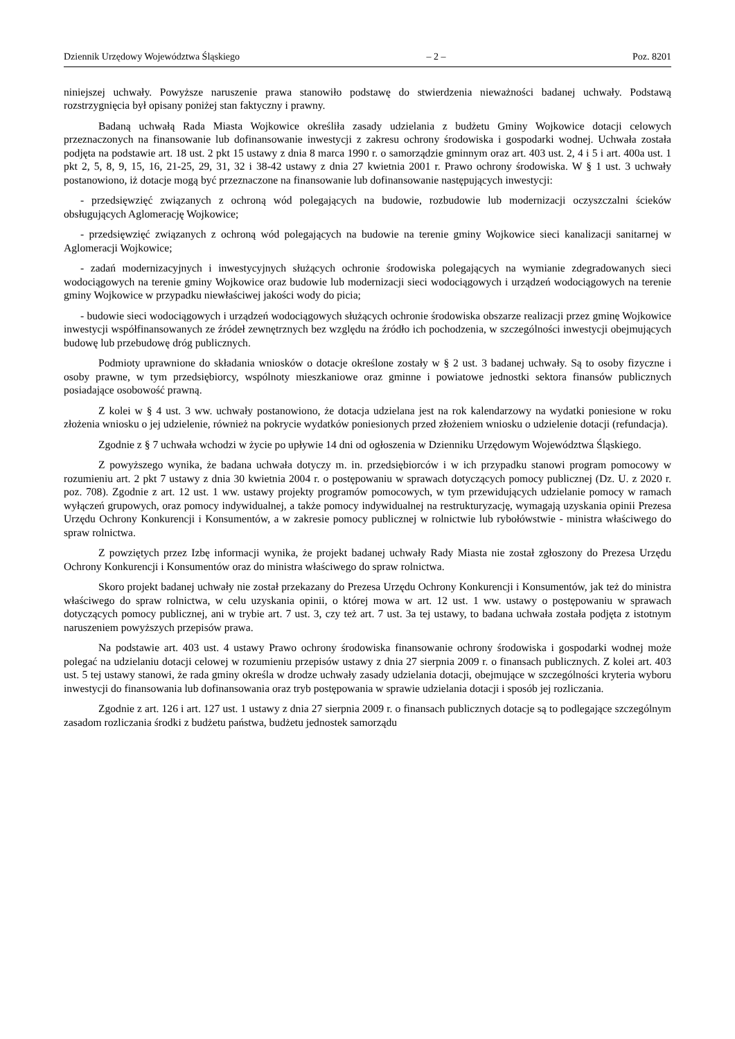Dziennik Urzędowy Województwa Śląskiego – 2 – Poz. 8201
niniejszej uchwały. Powyższe naruszenie prawa stanowiło podstawę do stwierdzenia nieważności badanej uchwały. Podstawą rozstrzygnięcia był opisany poniżej stan faktyczny i prawny.
Badaną uchwałą Rada Miasta Wojkowice określiła zasady udzielania z budżetu Gminy Wojkowice dotacji celowych przeznaczonych na finansowanie lub dofinansowanie inwestycji z zakresu ochrony środowiska i gospodarki wodnej. Uchwała została podjęta na podstawie art. 18 ust. 2 pkt 15 ustawy z dnia 8 marca 1990 r. o samorządzie gminnym oraz art. 403 ust. 2, 4 i 5 i art. 400a ust. 1 pkt 2, 5, 8, 9, 15, 16, 21-25, 29, 31, 32 i 38-42 ustawy z dnia 27 kwietnia 2001 r. Prawo ochrony środowiska. W § 1 ust. 3 uchwały postanowiono, iż dotacje mogą być przeznaczone na finansowanie lub dofinansowanie następujących inwestycji:
- przedsięwzięć związanych z ochroną wód polegających na budowie, rozbudowie lub modernizacji oczyszczalni ścieków obsługujących Aglomerację Wojkowice;
- przedsięwzięć związanych z ochroną wód polegających na budowie na terenie gminy Wojkowice sieci kanalizacji sanitarnej w Aglomeracji Wojkowice;
- zadań modernizacyjnych i inwestycyjnych służących ochronie środowiska polegających na wymianie zdegradowanych sieci wodociągowych na terenie gminy Wojkowice oraz budowie lub modernizacji sieci wodociągowych i urządzeń wodociągowych na terenie gminy Wojkowice w przypadku niewłaściwej jakości wody do picia;
- budowie sieci wodociągowych i urządzeń wodociągowych służących ochronie środowiska obszarze realizacji przez gminę Wojkowice inwestycji współfinansowanych ze źródeł zewnętrznych bez względu na źródło ich pochodzenia, w szczególności inwestycji obejmujących budowę lub przebudowę dróg publicznych.
Podmioty uprawnione do składania wniosków o dotacje określone zostały w § 2 ust. 3 badanej uchwały. Są to osoby fizyczne i osoby prawne, w tym przedsiębiorcy, wspólnoty mieszkaniowe oraz gminne i powiatowe jednostki sektora finansów publicznych posiadające osobowość prawną.
Z kolei w § 4 ust. 3 ww. uchwały postanowiono, że dotacja udzielana jest na rok kalendarzowy na wydatki poniesione w roku złożenia wniosku o jej udzielenie, również na pokrycie wydatków poniesionych przed złożeniem wniosku o udzielenie dotacji (refundacja).
Zgodnie z § 7 uchwała wchodzi w życie po upływie 14 dni od ogłoszenia w Dzienniku Urzędowym Województwa Śląskiego.
Z powyższego wynika, że badana uchwała dotyczy m. in. przedsiębiorców i w ich przypadku stanowi program pomocowy w rozumieniu art. 2 pkt 7 ustawy z dnia 30 kwietnia 2004 r. o postępowaniu w sprawach dotyczących pomocy publicznej (Dz. U. z 2020 r. poz. 708). Zgodnie z art. 12 ust. 1 ww. ustawy projekty programów pomocowych, w tym przewidujących udzielanie pomocy w ramach wyłączeń grupowych, oraz pomocy indywidualnej, a także pomocy indywidualnej na restrukturyzację, wymagają uzyskania opinii Prezesa Urzędu Ochrony Konkurencji i Konsumentów, a w zakresie pomocy publicznej w rolnictwie lub rybołówstwie - ministra właściwego do spraw rolnictwa.
Z powziętych przez Izbę informacji wynika, że projekt badanej uchwały Rady Miasta nie został zgłoszony do Prezesa Urzędu Ochrony Konkurencji i Konsumentów oraz do ministra właściwego do spraw rolnictwa.
Skoro projekt badanej uchwały nie został przekazany do Prezesa Urzędu Ochrony Konkurencji i Konsumentów, jak też do ministra właściwego do spraw rolnictwa, w celu uzyskania opinii, o której mowa w art. 12 ust. 1 ww. ustawy o postępowaniu w sprawach dotyczących pomocy publicznej, ani w trybie art. 7 ust. 3, czy też art. 7 ust. 3a tej ustawy, to badana uchwała została podjęta z istotnym naruszeniem powyższych przepisów prawa.
Na podstawie art. 403 ust. 4 ustawy Prawo ochrony środowiska finansowanie ochrony środowiska i gospodarki wodnej może polegać na udzielaniu dotacji celowej w rozumieniu przepisów ustawy z dnia 27 sierpnia 2009 r. o finansach publicznych. Z kolei art. 403 ust. 5 tej ustawy stanowi, że rada gminy określa w drodze uchwały zasady udzielania dotacji, obejmujące w szczególności kryteria wyboru inwestycji do finansowania lub dofinansowania oraz tryb postępowania w sprawie udzielania dotacji i sposób jej rozliczania.
Zgodnie z art. 126 i art. 127 ust. 1 ustawy z dnia 27 sierpnia 2009 r. o finansach publicznych dotacje są to podlegające szczególnym zasadom rozliczania środki z budżetu państwa, budżetu jednostek samorządu